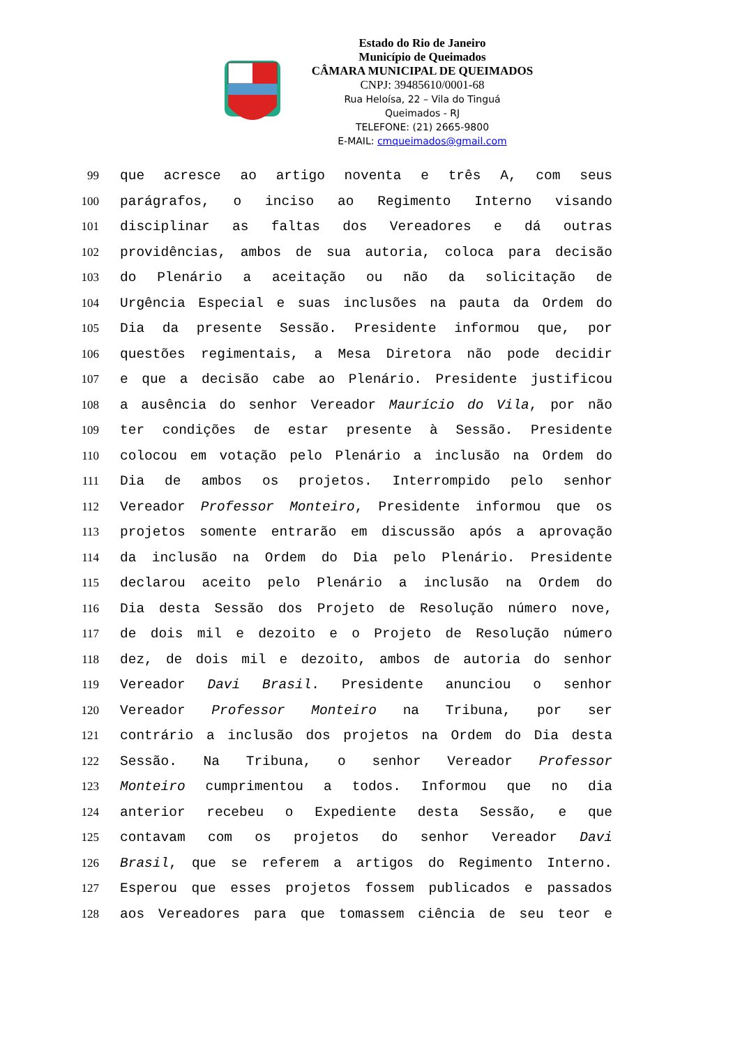Estado do Rio de Janeiro
Município de Queimados
CÂMARA MUNICIPAL DE QUEIMADOS
CNPJ: 39485610/0001-68
Rua Heloísa, 22 – Vila do Tinguá
Queimados - RJ
TELEFONE: (21) 2665-9800
E-MAIL: cmqueimados@gmail.com
99 que acresce ao artigo noventa e três A, com seus
100 parágrafos, o inciso ao Regimento Interno visando
101 disciplinar as faltas dos Vereadores e dá outras
102 providências, ambos de sua autoria, coloca para decisão
103 do Plenário a aceitação ou não da solicitação de
104 Urgência Especial e suas inclusões na pauta da Ordem do
105 Dia da presente Sessão. Presidente informou que, por
106 questões regimentais, a Mesa Diretora não pode decidir
107 e que a decisão cabe ao Plenário. Presidente justificou
108 a ausência do senhor Vereador Maurício do Vila, por não
109 ter condições de estar presente à Sessão. Presidente
110 colocou em votação pelo Plenário a inclusão na Ordem do
111 Dia de ambos os projetos. Interrompido pelo senhor
112 Vereador Professor Monteiro, Presidente informou que os
113 projetos somente entrarão em discussão após a aprovação
114 da inclusão na Ordem do Dia pelo Plenário. Presidente
115 declarou aceito pelo Plenário a inclusão na Ordem do
116 Dia desta Sessão dos Projeto de Resolução número nove,
117 de dois mil e dezoito e o Projeto de Resolução número
118 dez, de dois mil e dezoito, ambos de autoria do senhor
119 Vereador Davi Brasil. Presidente anunciou o senhor
120 Vereador Professor Monteiro na Tribuna, por ser
121 contrário a inclusão dos projetos na Ordem do Dia desta
122 Sessão. Na Tribuna, o senhor Vereador Professor
123 Monteiro cumprimentou a todos. Informou que no dia
124 anterior recebeu o Expediente desta Sessão, e que
125 contavam com os projetos do senhor Vereador Davi
126 Brasil, que se referem a artigos do Regimento Interno.
127 Esperou que esses projetos fossem publicados e passados
128 aos Vereadores para que tomassem ciência de seu teor e